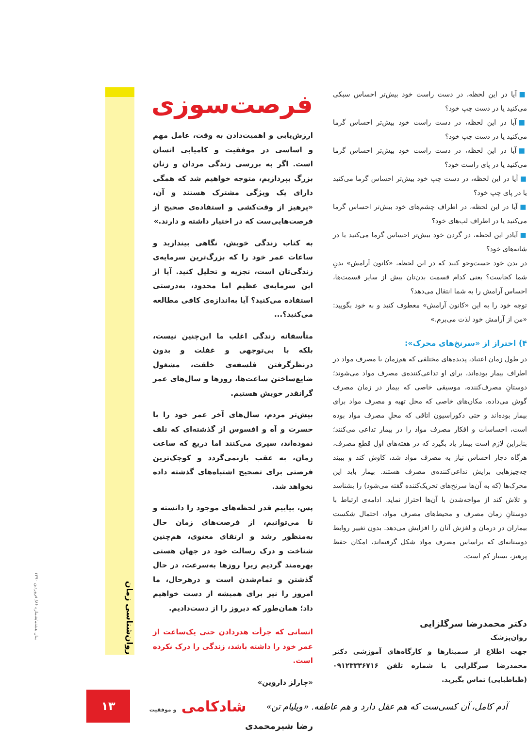■ آیا در این لحظه، در دست راست خود بیش‌تر احساس سبکی می‌کنید یا در دست چپ خود؟
■ آیا در این لحظه، در دست راست خود بیش‌تر احساس گرما می‌کنید یا در دست چپ خود؟
■ آیا در این لحظه، در دست راست خود بیش‌تر احساس گرما می‌کنید یا در پای راست خود؟
■ آیا در این لحظه، در دست چپ خود بیش‌تر احساس گرما می‌کنید یا در پای چپ خود؟
■ آیا در این لحظه، در اطراف چشم‌های خود بیش‌تر احساس گرما می‌کنید یا در اطراف لب‌های خود؟
■ آیادر این لحظه، در گردن خود بیش‌تر احساس گرما می‌کنید یا در شانه‌های خود؟
در بدن خود جست‌وجو کنید که در این لحظه، «کانون آرامش» بدنِ شما کجاست؟ یعنی کدام قسمت بدن‌تان بیش از سایر قسمت‌ها، احساس آرامش را به شما انتقال می‌دهد؟
توجه خود را به این «کانون آرامش» معطوف کنید و به خود بگویید: «من از آرامش خود لذت می‌برم.»
۴) احتراز از «سرنخ‌های محرک»:
در طول زمان اعتیاد، پدیده‌های مختلفی که هم‌زمان با مصرف مواد در اطراف بیمار بوده‌اند، برای او تداعی‌کننده‌ی مصرف مواد می‌شوند؛ دوستانِ مصرف‌کننده، موسیقی خاصی که بیمار در زمان مصرف گوش می‌داده، مکان‌های خاصی که محل تهیه و مصرف مواد برای بیمار بوده‌اند و حتی دکوراسیون اتاقی که محلِ مصرف مواد بوده است، احساسات و افکار مصرف مواد را در بیمار تداعی می‌کنند؛ بنابراین لازم است بیمار یاد بگیرد که در هفته‌های اول قطع مصرف، هرگاه دچار احساس نیاز به مصرف مواد شد، کاوش کند و ببیند چه‌چیزهایی برایش تداعی‌کننده‌ی مصرف هستند. بیمار باید این محرک‌ها (که به آن‌ها سرنخ‌های تحریک‌کننده گفته می‌شود) را بشناسد و تلاش کند از مواجه‌شدن با آن‌ها احتراز نماید. ادامه‌ی ارتباط با دوستانِ زمان مصرف و محیط‌های مصرف مواد، احتمال شکست بیماران در درمان و لغزش آنان را افزایش می‌دهد. بدون تغییر روابط دوستانه‌ای که براساس مصرف مواد شکل گرفته‌اند، امکان حفظ پرهیز، بسیار کم است.
دکتر محمدرضا سرگلزایی
روان‌پزشک
جهت اطلاع از سمینارها و کارگاه‌های آموزشی دکتر محمدرضا سرگلزایی با شماره تلفن ۰۹۱۲۳۳۳۶۷۱۶ (طباطبایی) تماس بگیرید.
فرصت‌سوزی
ارزش‌یابی و اهمیت‌دادن به وقت، عامل مهم و اساسی در موفقیت و کامیابی انسان است. اگر به بررسی زندگی مردان و زنان بزرگ بپردازیم، متوجه خواهیم شد که همگی دارای یک ویژگی مشترک هستند و آن، «پرهیز از وقت‌کشی و استفاده‌ی صحیح از فرصت‌هایی‌ست که در اختیار داشته و دارند.»
به کتاب زندگی خویش، نگاهی بیندازید و ساعات عمر خود را که بزرگ‌ترین سرمایه‌ی زندگی‌تان است، تجزیه و تحلیل کنید. آیا از این سرمایه‌ی عظیم اما محدود، به‌درستی استفاده می‌کنید؟ آیا به‌اندازه‌ی کافی مطالعه می‌کنید؟...
متأسفانه زندگی اغلب ما این‌چنین نیست، بلکه با بی‌توجهی و غفلت و بدون درنظرگرفتن فلسفه‌ی خلقت، مشغول ضایع‌ساختن ساعت‌ها، روزها و سال‌های عمر گرانقدر خویش هستیم.
بیش‌تر مردم، سال‌های آخر عمر خود را با حسرت و آه و افسوس از گذشته‌ای که تلف نموده‌اند، سپری می‌کنند اما دریغ که ساعت زمان، به عقب بازنمی‌گردد و کوچک‌ترین فرصتی برای تصحیح اشتباه‌های گذشته داده نخواهد شد.
پس، بیاییم قدر لحظه‌های موجود را دانسته و تا می‌توانیم، از فرصت‌های زمان حال به‌منظور رشد و ارتقای معنوی، هم‌چنین شناخت و درک رسالت خود در جهان هستی بهره‌مند گردیم زیرا روزها به‌سرعت، در حال گذشتن و تمام‌شدن است و درهرحال، ما امروز را نیز برای همیشه از دست خواهیم داد؛ همان‌طور که دیروز را از دست‌دادیم.
انسانی که جرأت هدردادن حتی یک‌ساعت از عمر خود را داشته باشد، زندگی را درک نکرده است.
«چارلز داروین»
رضا شیرمحمدی
روان‌شناسی زمان
سال هشتم/شماره ۸۶/ فروردین ۱۳۹۰
آدم کامل، آن کسی‌ست که هم عقل دارد و هم عاطفه. «ویلیام تن»
شادکامی و موفقیت
۱۳